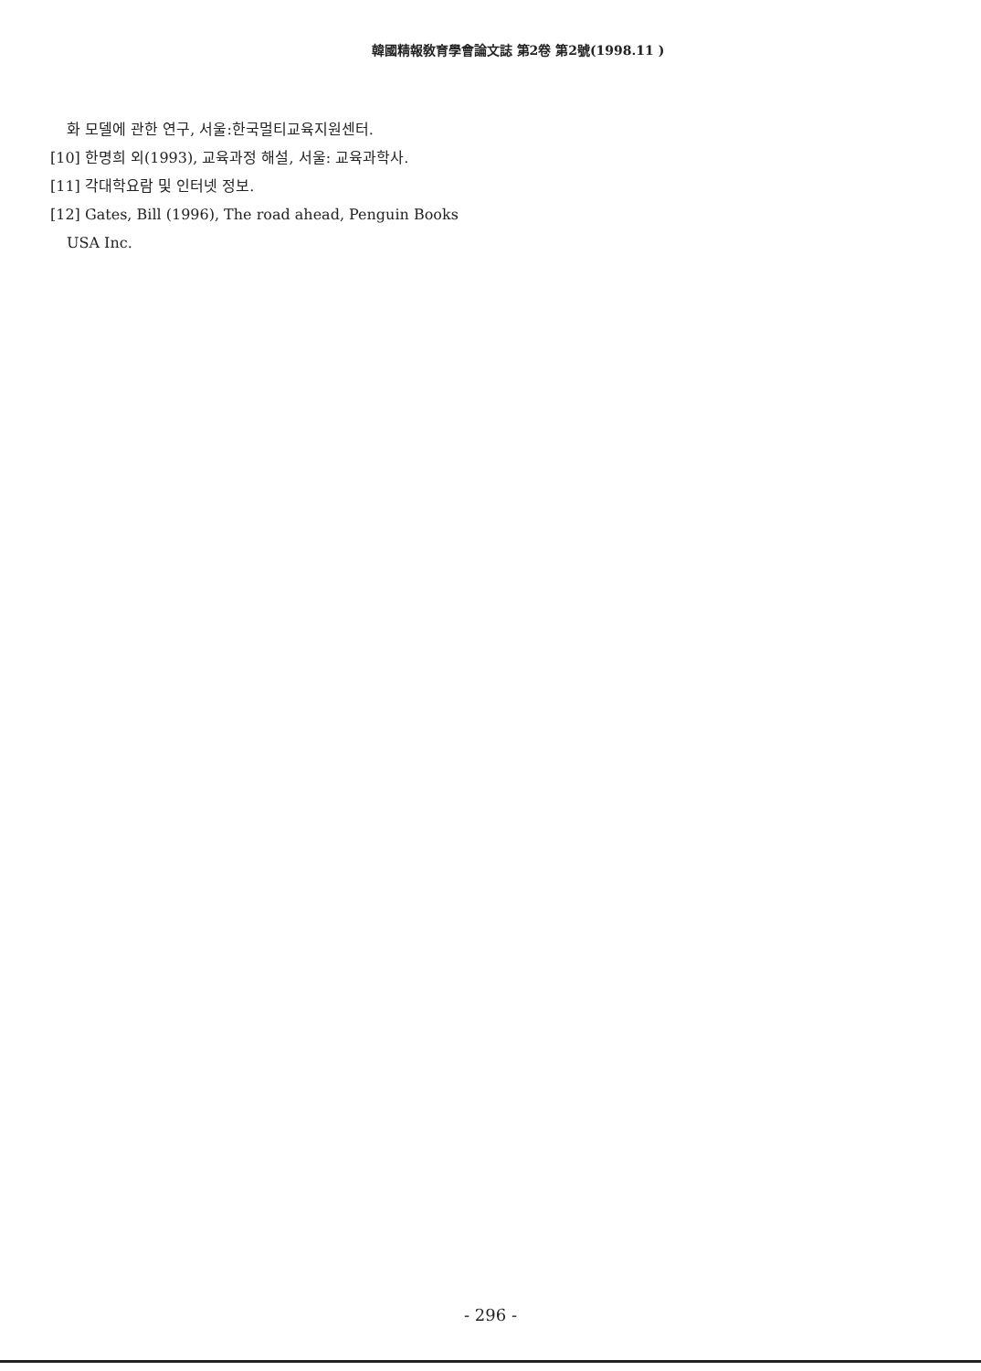韓國精報敎育學會論文誌 第2卷 第2號(1998.11 )
화 모델에 관한 연구, 서울:한국멀티교육지원센터.
[10] 한명희 외(1993), 교육과정 해설, 서울: 교육과학사.
[11] 각대학요람 및 인터넷 정보.
[12] Gates, Bill (1996), The road ahead, Penguin Books USA Inc.
- 296 -